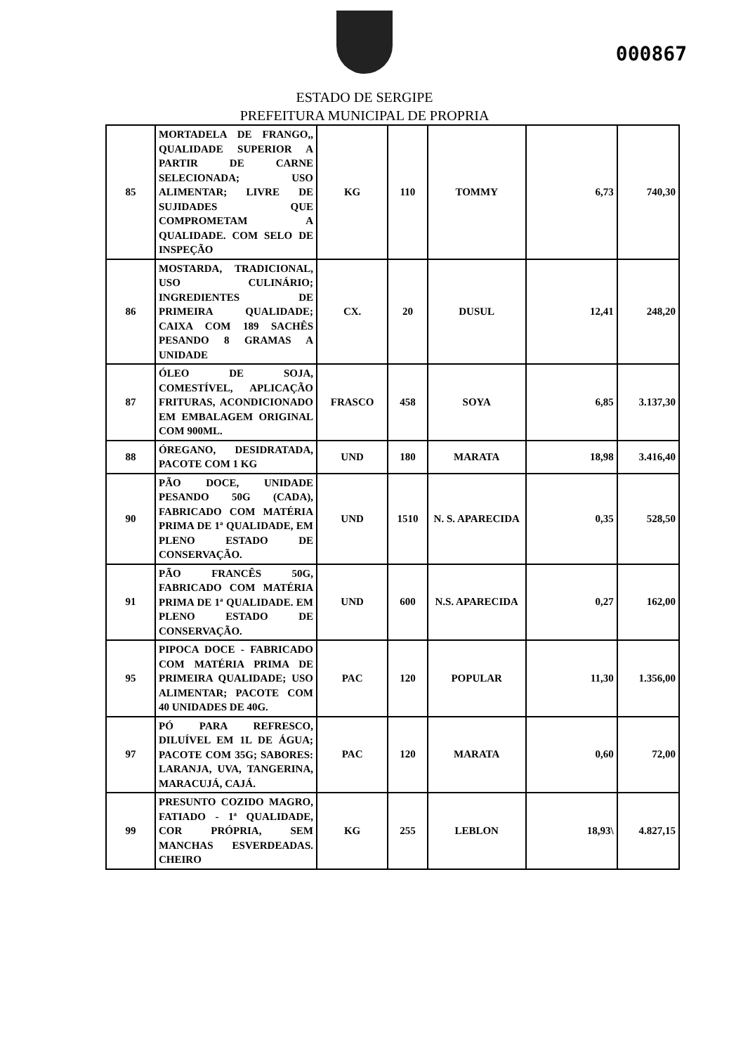000867
ESTADO DE SERGIPE
PREFEITURA MUNICIPAL DE PROPRIA
| 85 | MORTADELA DE FRANGO,, QUALIDADE SUPERIOR A PARTIR DE CARNE SELECIONADA; USO ALIMENTAR; LIVRE DE SUJIDADES QUE COMPROMETAM A QUALIDADE. COM SELO DE INSPEÇÃO | KG | 110 | TOMMY | 6,73 | 740,30 |
| 86 | MOSTARDA, TRADICIONAL, USO CULINÁRIO; INGREDIENTES DE PRIMEIRA QUALIDADE; CAIXA COM 189 SACHÊS PESANDO 8 GRAMAS A UNIDADE | CX. | 20 | DUSUL | 12,41 | 248,20 |
| 87 | ÓLEO DE SOJA, COMESTÍVEL, APLICAÇÃO FRITURAS, ACONDICIONADO EM EMBALAGEM ORIGINAL COM 900ML. | FRASCO | 458 | SOYA | 6,85 | 3.137,30 |
| 88 | ÓREGANO, DESIDRATADA, PACOTE COM 1 KG | UND | 180 | MARATA | 18,98 | 3.416,40 |
| 90 | PÃO DOCE, UNIDADE PESANDO 50G (CADA), FABRICADO COM MATÉRIA PRIMA DE 1ª QUALIDADE, EM PLENO ESTADO DE CONSERVAÇÃO. | UND | 1510 | N. S. APARECIDA | 0,35 | 528,50 |
| 91 | PÃO FRANCÊS 50G, FABRICADO COM MATÉRIA PRIMA DE 1ª QUALIDADE. EM PLENO ESTADO DE CONSERVAÇÃO. | UND | 600 | N.S. APARECIDA | 0,27 | 162,00 |
| 95 | PIPOCA DOCE - FABRICADO COM MATÉRIA PRIMA DE PRIMEIRA QUALIDADE; USO ALIMENTAR; PACOTE COM 40 UNIDADES DE 40G. | PAC | 120 | POPULAR | 11,30 | 1.356,00 |
| 97 | PÓ PARA REFRESCO, DILUÍVEL EM 1L DE ÁGUA; PACOTE COM 35G; SABORES: LARANJA, UVA, TANGERINA, MARACUJÁ, CAJÁ. | PAC | 120 | MARATA | 0,60 | 72,00 |
| 99 | PRESUNTO COZIDO MAGRO, FATIADO - 1ª QUALIDADE, COR PRÓPRIA, SEM MANCHAS ESVERDEADAS. CHEIRO | KG | 255 | LEBLON | 18,93\ | 4.827,15 |